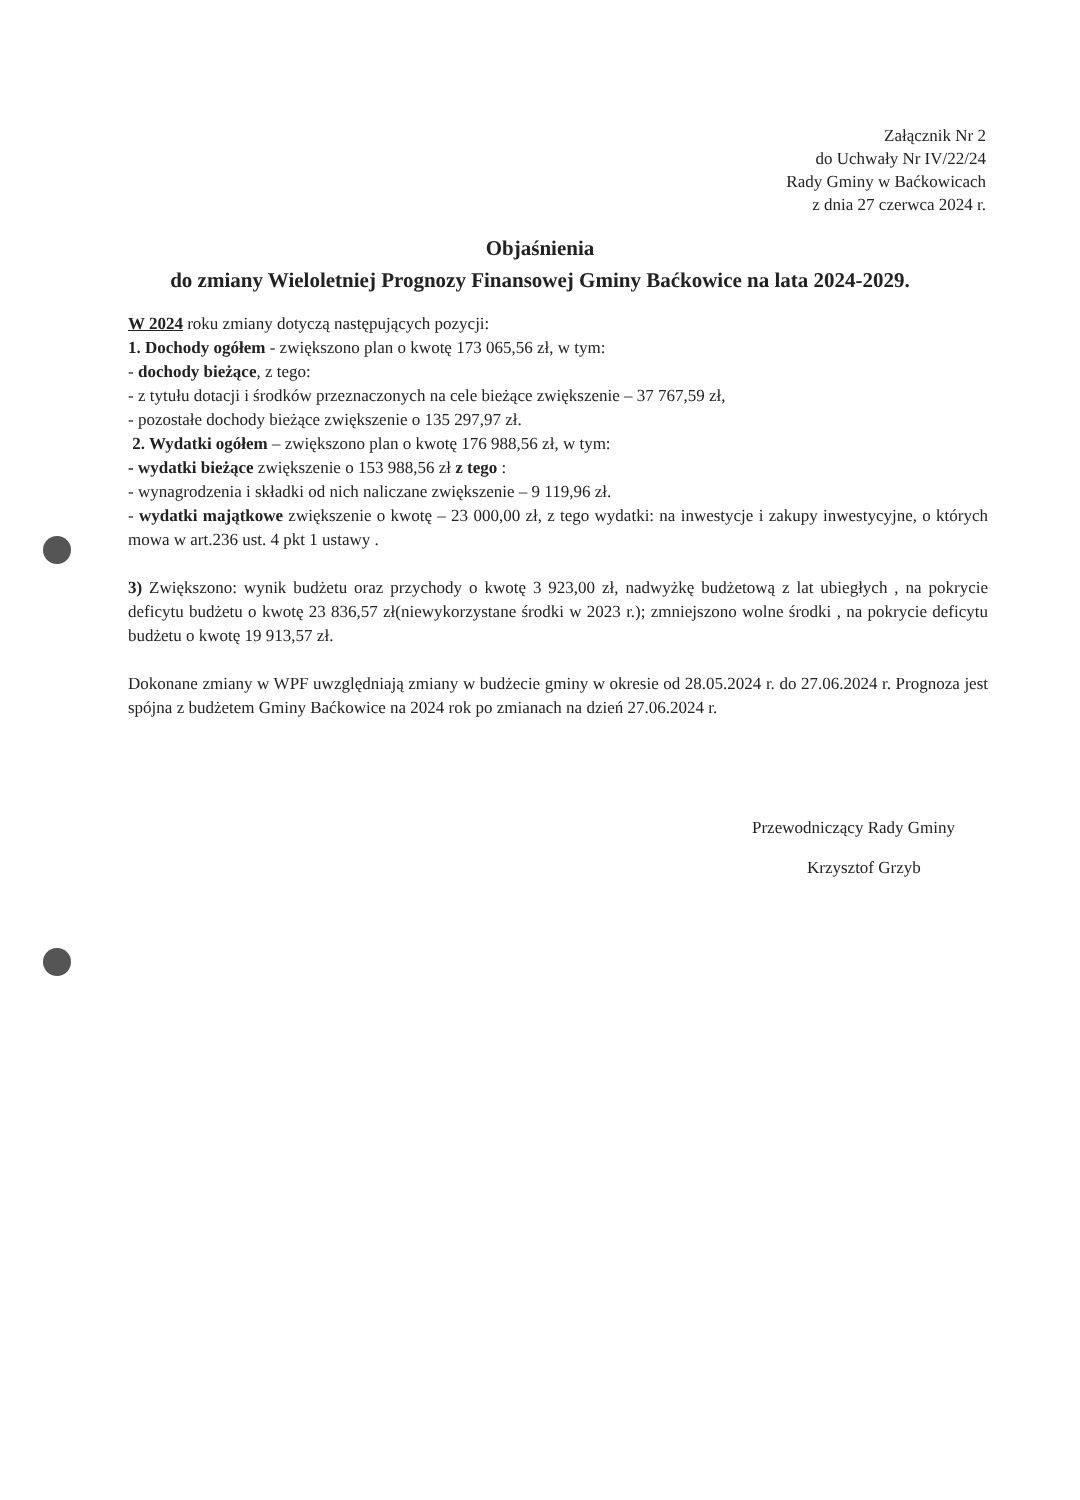Załącznik Nr 2
do Uchwały Nr IV/22/24
Rady Gminy w Baćkowicach
z dnia 27 czerwca 2024 r.
Objaśnienia
do zmiany Wieloletniej Prognozy Finansowej Gminy Baćkowice na lata 2024-2029.
W 2024 roku zmiany dotyczą następujących pozycji:
1. Dochody ogółem - zwiększono plan o kwotę 173 065,56 zł, w tym:
- dochody bieżące, z tego:
- z tytułu dotacji i środków przeznaczonych na cele bieżące zwiększenie – 37 767,59 zł,
- pozostałe dochody bieżące zwiększenie o 135 297,97 zł.
2. Wydatki ogółem – zwiększono plan o kwotę 176 988,56 zł, w tym:
- wydatki bieżące zwiększenie o 153 988,56 zł z tego :
- wynagrodzenia i składki od nich naliczane zwiększenie – 9 119,96 zł.
- wydatki majątkowe zwiększenie o kwotę – 23 000,00 zł, z tego wydatki: na inwestycje i zakupy inwestycyjne, o których mowa w art.236 ust. 4 pkt 1 ustawy .
3) Zwiększono: wynik budżetu oraz przychody o kwotę 3 923,00 zł, nadwyżkę budżetową z lat ubiegłych , na pokrycie deficytu budżetu o kwotę 23 836,57 zł(niewykorzystane środki w 2023 r.); zmniejszono wolne środki , na pokrycie deficytu budżetu o kwotę 19 913,57 zł.
Dokonane zmiany w WPF uwzględniają zmiany w budżecie gminy w okresie od 28.05.2024 r. do 27.06.2024 r. Prognoza jest spójna z budżetem Gminy Baćkowice na 2024 rok po zmianach na dzień 27.06.2024 r.
Przewodniczący Rady Gminy
Krzysztof Grzyb